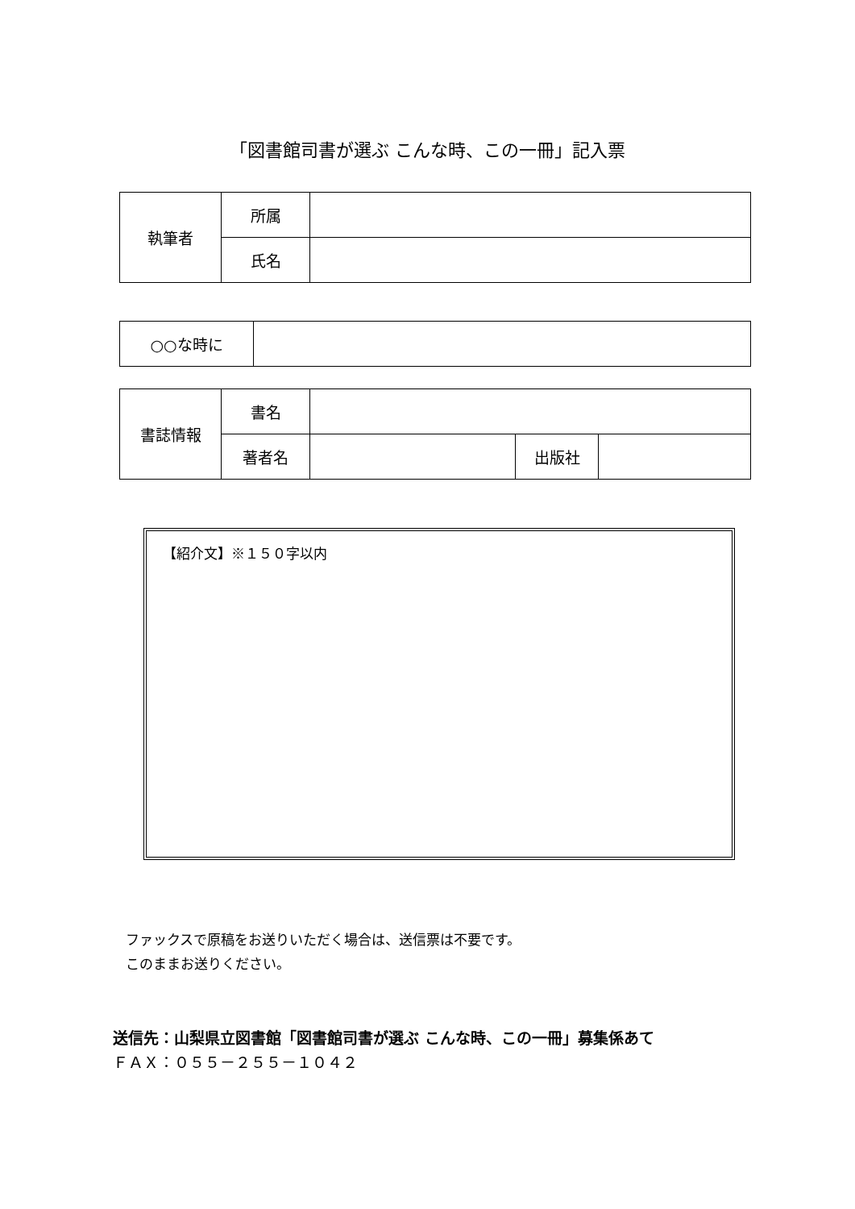「図書館司書が選ぶ こんな時、この一冊」記入票
| 執筆者 | 所属 | |
| | 氏名 | |
| ○○な時に | |
| 書誌情報 | 書名 | | | |
| | 著者名 | | 出版社 | |
【紹介文】※１５０字以内
ファックスで原稿をお送りいただく場合は、送信票は不要です。
このままお送りください。
送信先：山梨県立図書館「図書館司書が選ぶ こんな時、この一冊」募集係あて
ＦＡＸ：０５５－２５５－１０４２